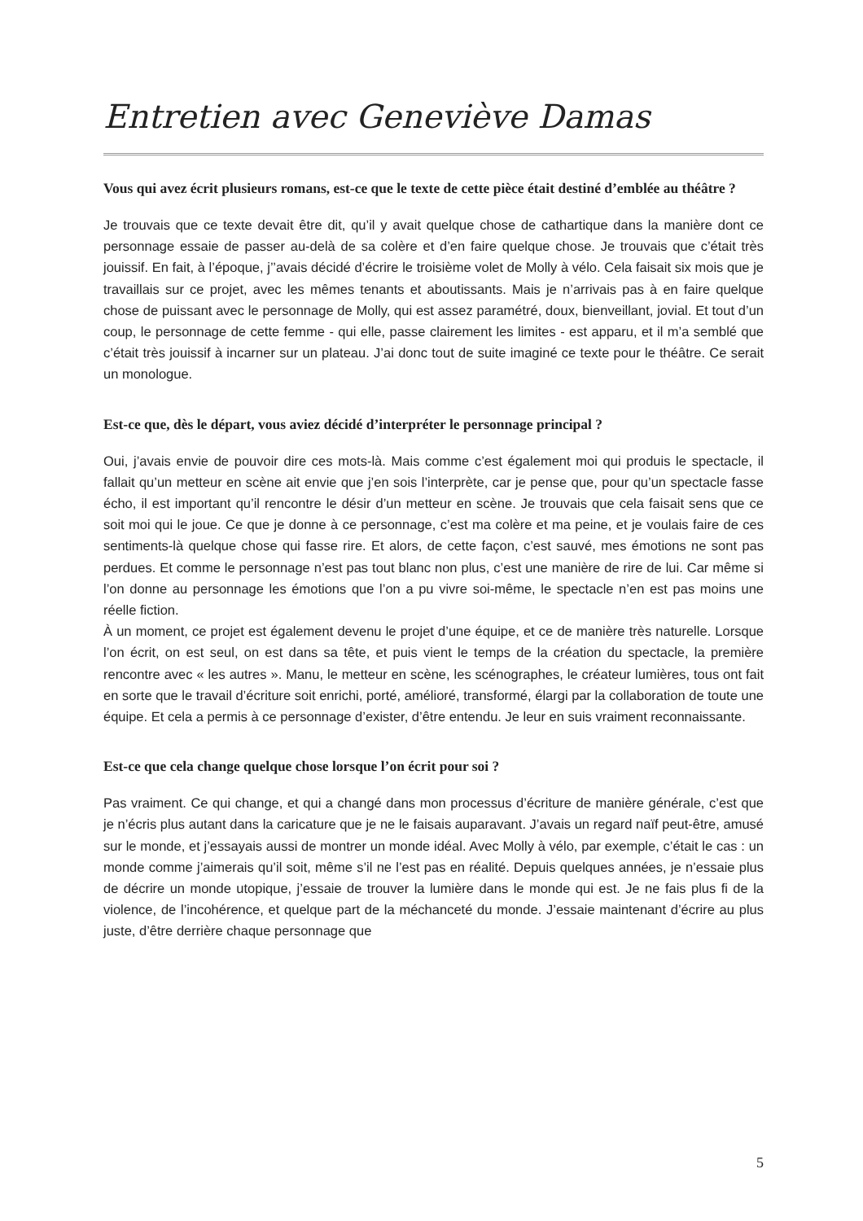Entretien avec Geneviève Damas
Vous qui avez écrit plusieurs romans, est-ce que le texte de cette pièce était destiné d’emblée au théâtre ?
Je trouvais que ce texte devait être dit, qu’il y avait quelque chose de cathartique dans la manière dont ce personnage essaie de passer au-delà de sa colère et d’en faire quelque chose. Je trouvais que c’était très jouissif. En fait, à l’époque, j’’avais décidé d’écrire le troisième volet de Molly à vélo. Cela faisait six mois que je travaillais sur ce projet, avec les mêmes tenants et aboutissants. Mais je n’arrivais pas à en faire quelque chose de puissant avec le personnage de Molly, qui est assez paramétré, doux, bienveillant, jovial. Et tout d’un coup, le personnage de cette femme - qui elle, passe clairement les limites - est apparu, et il m’a semblé que c’était très jouissif à incarner sur un plateau. J’ai donc tout de suite imaginé ce texte pour le théâtre. Ce serait un monologue.
Est-ce que, dès le départ, vous aviez décidé d’interpréter le personnage principal ?
Oui, j’avais envie de pouvoir dire ces mots-là. Mais comme c’est également moi qui produis le spectacle, il fallait qu’un metteur en scène ait envie que j’en sois l’interprète, car je pense que, pour qu’un spectacle fasse écho, il est important qu’il rencontre le désir d’un metteur en scène. Je trouvais que cela faisait sens que ce soit moi qui le joue. Ce que je donne à ce personnage, c’est ma colère et ma peine, et je voulais faire de ces sentiments-là quelque chose qui fasse rire. Et alors, de cette façon, c’est sauvé, mes émotions ne sont pas perdues. Et comme le personnage n’est pas tout blanc non plus, c’est une manière de rire de lui. Car même si l’on donne au personnage les émotions que l’on a pu vivre soi-même, le spectacle n’en est pas moins une réelle fiction.
À un moment, ce projet est également devenu le projet d’une équipe, et ce de manière très naturelle. Lorsque l’on écrit, on est seul, on est dans sa tête, et puis vient le temps de la création du spectacle, la première rencontre avec « les autres ». Manu, le metteur en scène, les scénographes, le créateur lumières, tous ont fait en sorte que le travail d’écriture soit enrichi, porté, amélioré, transformé, élargi par la collaboration de toute une équipe. Et cela a permis à ce personnage d’exister, d’être entendu. Je leur en suis vraiment reconnaissante.
Est-ce que cela change quelque chose lorsque l’on écrit pour soi ?
Pas vraiment. Ce qui change, et qui a changé dans mon processus d’écriture de manière générale, c’est que je n’écris plus autant dans la caricature que je ne le faisais auparavant. J’avais un regard naïf peut-être, amusé sur le monde, et j’essayais aussi de montrer un monde idéal. Avec Molly à vélo, par exemple, c’était le cas : un monde comme j’aimerais qu’il soit, même s’il ne l’est pas en réalité. Depuis quelques années, je n’essaie plus de décrire un monde utopique, j’essaie de trouver la lumière dans le monde qui est. Je ne fais plus fi de la violence, de l’incohérence, et quelque part de la méchanceté du monde. J’essaie maintenant d’écrire au plus juste, d’être derrière chaque personnage que
5